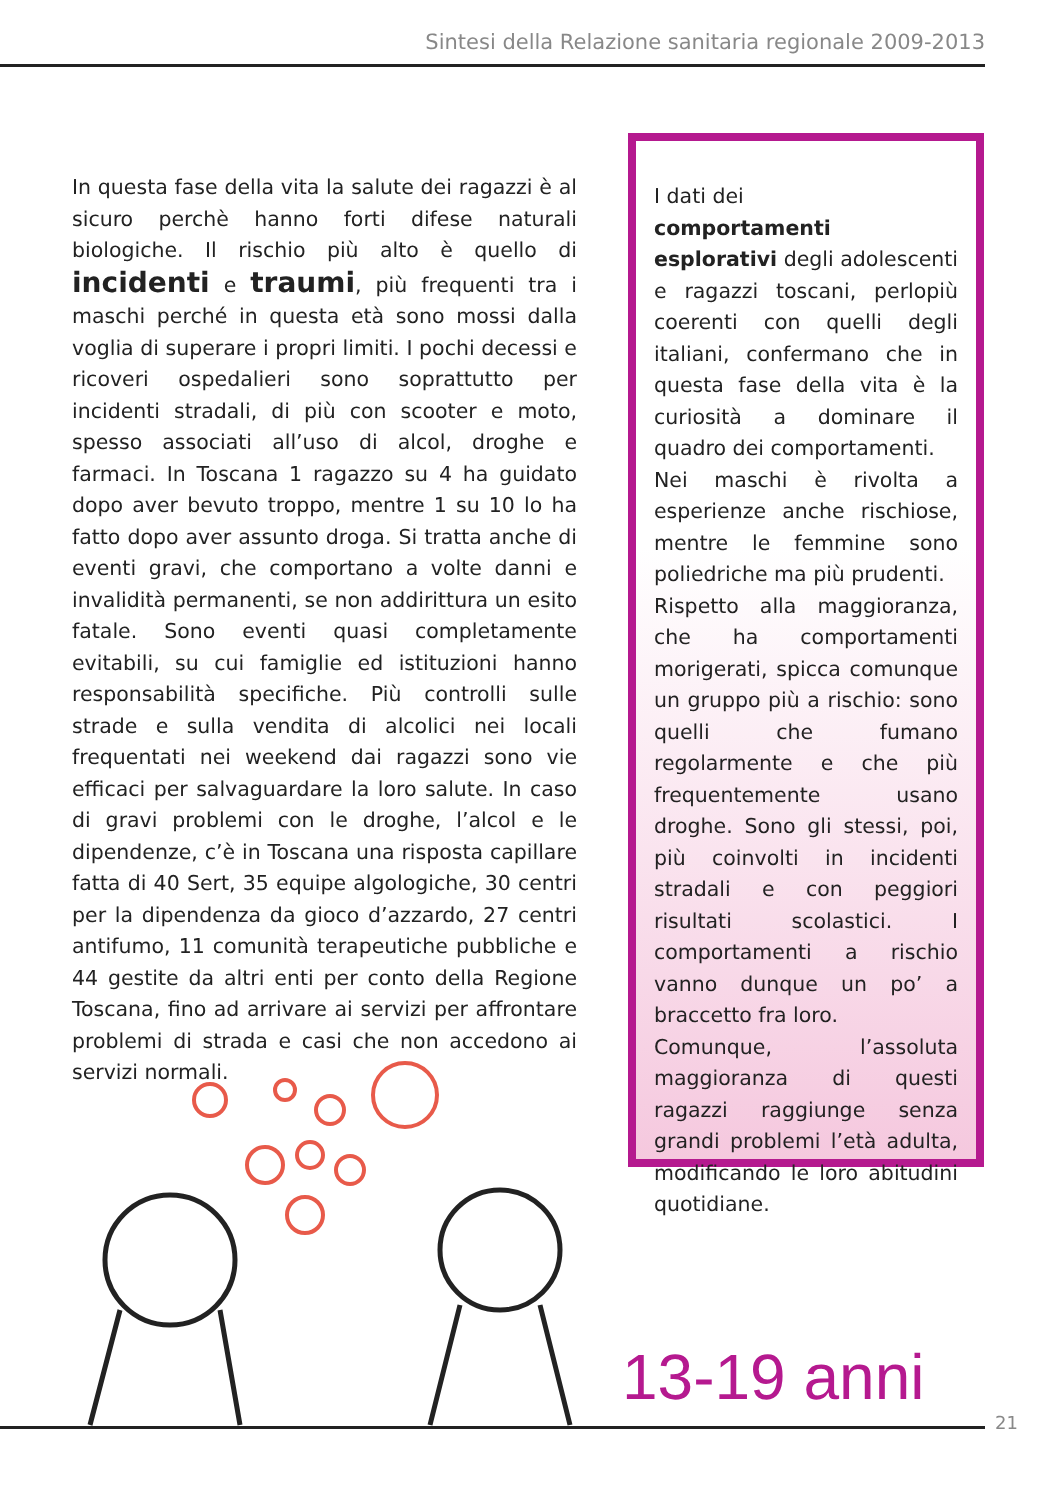Sintesi della Relazione sanitaria regionale 2009-2013
In questa fase della vita la salute dei ragazzi è al sicuro perchè hanno forti difese naturali biologiche. Il rischio più alto è quello di incidenti e traumi, più frequenti tra i maschi perché in questa età sono mossi dalla voglia di superare i propri limiti. I pochi decessi e ricoveri ospedalieri sono soprattutto per incidenti stradali, di più con scooter e moto, spesso associati all’uso di alcol, droghe e farmaci. In Toscana 1 ragazzo su 4 ha guidato dopo aver bevuto troppo, mentre 1 su 10 lo ha fatto dopo aver assunto droga. Si tratta anche di eventi gravi, che comportano a volte danni e invalidità permanenti, se non addirittura un esito fatale. Sono eventi quasi completamente evitabili, su cui famiglie ed istituzioni hanno responsabilità specifiche. Più controlli sulle strade e sulla vendita di alcolici nei locali frequentati nei weekend dai ragazzi sono vie efficaci per salvaguardare la loro salute. In caso di gravi problemi con le droghe, l’alcol e le dipendenze, c’è in Toscana una risposta capillare fatta di 40 Sert, 35 equipe algologiche, 30 centri per la dipendenza da gioco d’azzardo, 27 centri antifumo, 11 comunità terapeutiche pubbliche e 44 gestite da altri enti per conto della Regione Toscana, fino ad arrivare ai servizi per affrontare problemi di strada e casi che non accedono ai servizi normali.
I dati dei
comportamenti esplorativi degli adolescenti e ragazzi toscani, perlopiù coerenti con quelli degli italiani, confermano che in questa fase della vita è la curiosità a dominare il quadro dei comportamenti.
Nei maschi è rivolta a esperienze anche rischiose, mentre le femmine sono poliedriche ma più prudenti.
Rispetto alla maggioranza, che ha comportamenti morigerati, spicca comunque un gruppo più a rischio: sono quelli che fumano regolarmente e che più frequentemente usano droghe. Sono gli stessi, poi, più coinvolti in incidenti stradali e con peggiori risultati scolastici. I comportamenti a rischio vanno dunque un po’ a braccetto fra loro.
Comunque, l’assoluta maggioranza di questi ragazzi raggiunge senza grandi problemi l’età adulta, modificando le loro abitudini quotidiane.
13-19 anni
21